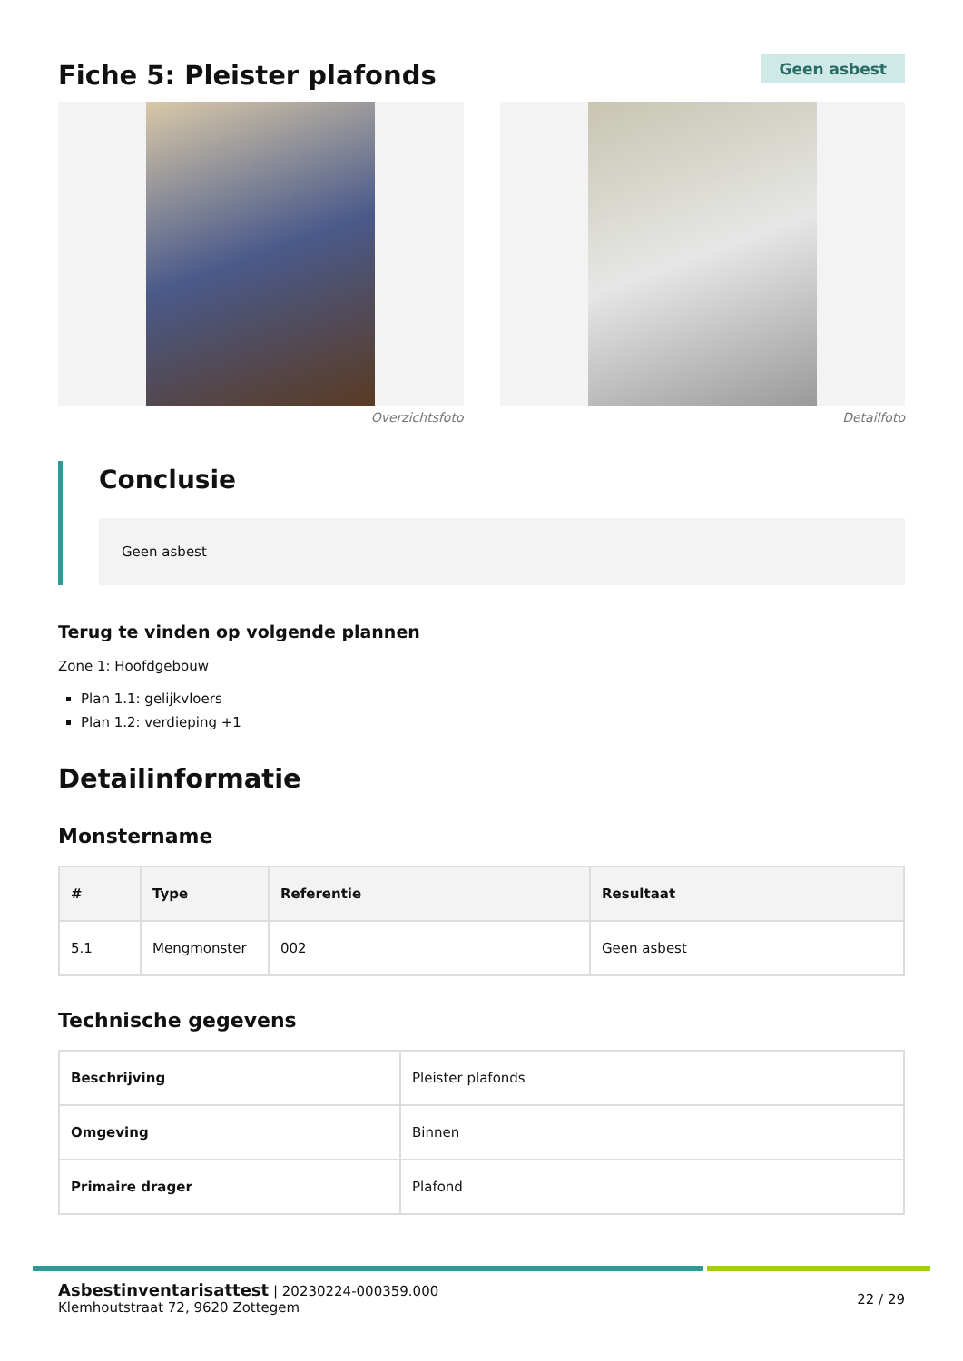Fiche 5: Pleister plafonds
Geen asbest
Overzichtsfoto Detailfoto
Conclusie
Geen asbest
Terug te vinden op volgende plannen
Zone 1: Hoofdgebouw
Plan 1.1: gelijkvloers
Plan 1.2: verdieping +1
Detailinformatie
Monstername
| # | Type | Referentie | Resultaat |
| --- | --- | --- | --- |
| 5.1 | Mengmonster | 002 | Geen asbest |
Technische gegevens
| Beschrijving | Pleister plafonds |
| Omgeving | Binnen |
| Primaire drager | Plafond |
Asbestinventarisattest | 20230224-000359.000
Klemhoutstraat 72, 9620 Zottegem
22 / 29